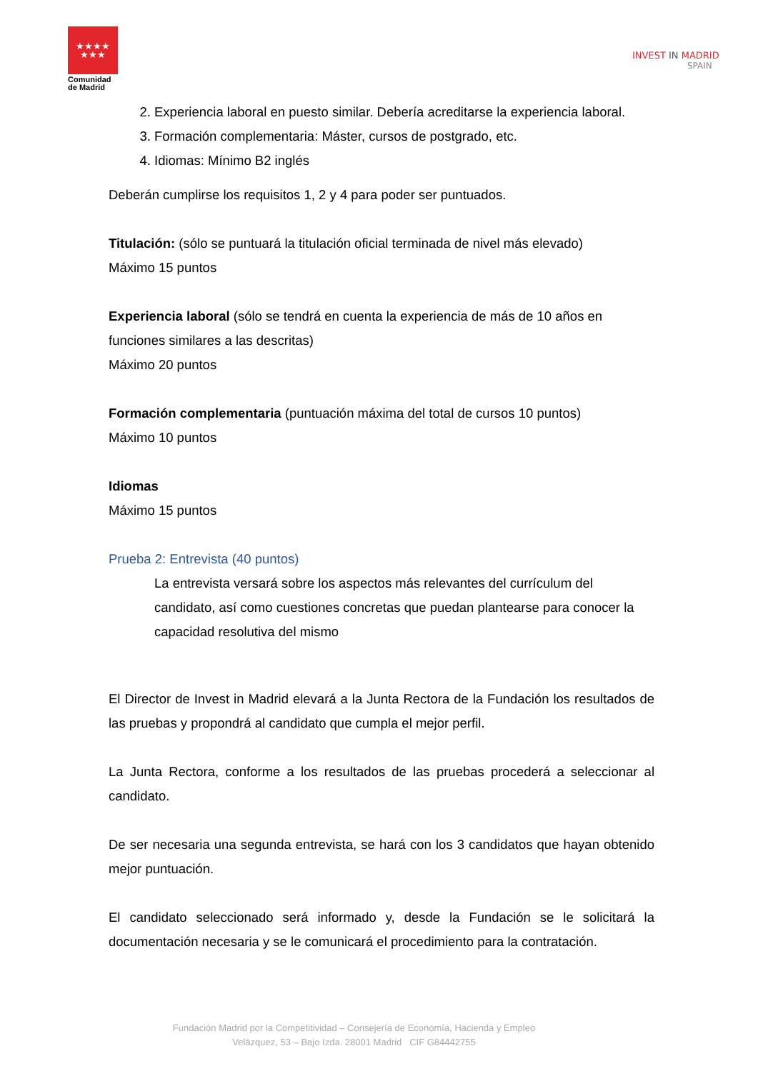★★★★
★★★
Comunidad
de Madrid
INVEST IN MADRID
SPAIN
2. Experiencia laboral en puesto similar. Debería acreditarse la experiencia laboral.
3. Formación complementaria: Máster, cursos de postgrado, etc.
4. Idiomas: Mínimo B2 inglés
Deberán cumplirse los requisitos 1, 2 y 4 para poder ser puntuados.
Titulación: (sólo se puntuará la titulación oficial terminada de nivel más elevado)
Máximo 15 puntos
Experiencia laboral (sólo se tendrá en cuenta la experiencia de más de 10 años en funciones similares a las descritas)
Máximo 20 puntos
Formación complementaria (puntuación máxima del total de cursos 10 puntos)
Máximo 10 puntos
Idiomas
Máximo 15 puntos
Prueba 2: Entrevista (40 puntos)
La entrevista versará sobre los aspectos más relevantes del currículum del candidato, así como cuestiones concretas que puedan plantearse para conocer la capacidad resolutiva del mismo
El Director de Invest in Madrid elevará a la Junta Rectora de la Fundación los resultados de las pruebas y propondrá al candidato que cumpla el mejor perfil.
La Junta Rectora, conforme a los resultados de las pruebas procederá a seleccionar al candidato.
De ser necesaria una segunda entrevista, se hará con los 3 candidatos que hayan obtenido mejor puntuación.
El candidato seleccionado será informado y, desde la Fundación se le solicitará la documentación necesaria y se le comunicará el procedimiento para la contratación.
Fundación Madrid por la Competitividad – Consejería de Economía, Hacienda y Empleo
Velázquez, 53 – Bajo Izda. 28001 Madrid CIF G84442755